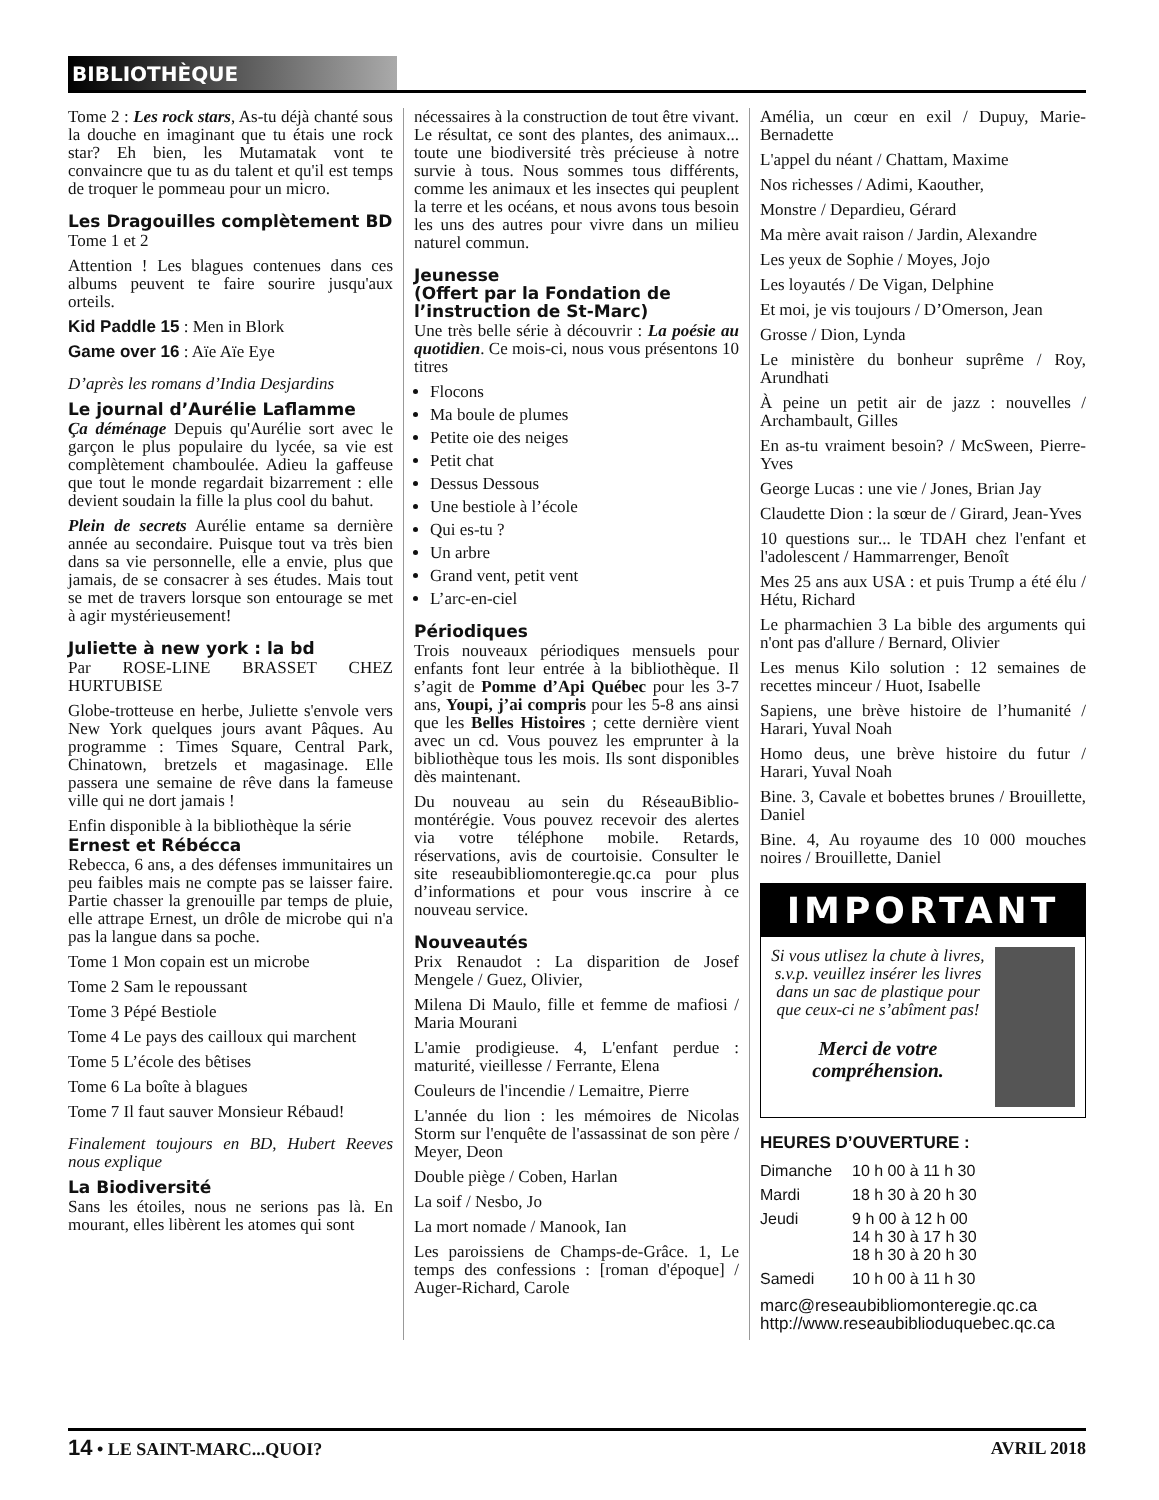BIBLIOTHÈQUE
Tome 2 : Les rock stars, As-tu déjà chanté sous la douche en imaginant que tu étais une rock star? Eh bien, les Mutamatak vont te convaincre que tu as du talent et qu'il est temps de troquer le pommeau pour un micro.
Les Dragouilles complètement BD
Tome 1 et 2
Attention ! Les blagues contenues dans ces albums peuvent te faire sourire jusqu'aux orteils.
Kid Paddle 15 : Men in Blork
Game over 16 : Aïe Aïe Eye
D’après les romans d’India Desjardins
Le journal d’Aurélie Laflamme
Ça déménage Depuis qu'Aurélie sort avec le garçon le plus populaire du lycée, sa vie est complètement chamboulée. Adieu la gaffeuse que tout le monde regardait bizarrement : elle devient soudain la fille la plus cool du bahut.
Plein de secrets Aurélie entame sa dernière année au secondaire. Puisque tout va très bien dans sa vie personnelle, elle a envie, plus que jamais, de se consacrer à ses études. Mais tout se met de travers lorsque son entourage se met à agir mystérieusement!
Juliette à new york : la bd
Par ROSE-LINE BRASSET CHEZ HURTUBISE
Globe-trotteuse en herbe, Juliette s'envole vers New York quelques jours avant Pâques. Au programme : Times Square, Central Park, Chinatown, bretzels et magasinage. Elle passera une semaine de rêve dans la fameuse ville qui ne dort jamais !
Enfin disponible à la bibliothèque la série
Ernest et Rébécca
Rebecca, 6 ans, a des défenses immunitaires un peu faibles mais ne compte pas se laisser faire. Partie chasser la grenouille par temps de pluie, elle attrape Ernest, un drôle de microbe qui n'a pas la langue dans sa poche.
Tome 1 Mon copain est un microbe
Tome 2 Sam le repoussant
Tome 3 Pépé Bestiole
Tome 4 Le pays des cailloux qui marchent
Tome 5 L’école des bêtises
Tome 6 La boîte à blagues
Tome 7 Il faut sauver Monsieur Rébaud!
Finalement toujours en BD, Hubert Reeves nous explique
La Biodiversité
Sans les étoiles, nous ne serions pas là. En mourant, elles libèrent les atomes qui sont
nécessaires à la construction de tout être vivant. Le résultat, ce sont des plantes, des animaux... toute une biodiversité très précieuse à notre survie à tous. Nous sommes tous différents, comme les animaux et les insectes qui peuplent la terre et les océans, et nous avons tous besoin les uns des autres pour vivre dans un milieu naturel commun.
Jeunesse
(Offert par la Fondation de l’instruction de St-Marc)
Une très belle série à découvrir : La poésie au quotidien. Ce mois-ci, nous vous présentons 10 titres
Flocons
Ma boule de plumes
Petite oie des neiges
Petit chat
Dessus Dessous
Une bestiole à l’école
Qui es-tu ?
Un arbre
Grand vent, petit vent
L’arc-en-ciel
Périodiques
Trois nouveaux périodiques mensuels pour enfants font leur entrée à la bibliothèque. Il s’agit de Pomme d’Api Québec pour les 3-7 ans, Youpi, j’ai compris pour les 5-8 ans ainsi que les Belles Histoires ; cette dernière vient avec un cd. Vous pouvez les emprunter à la bibliothèque tous les mois. Ils sont disponibles dès maintenant.
Du nouveau au sein du RéseauBiblio-montérégie. Vous pouvez recevoir des alertes via votre téléphone mobile. Retards, réservations, avis de courtoisie. Consulter le site reseaubibliomonteregie.qc.ca pour plus d’informations et pour vous inscrire à ce nouveau service.
Nouveautés
Prix Renaudot : La disparition de Josef Mengele / Guez, Olivier,
Milena Di Maulo, fille et femme de mafiosi / Maria Mourani
L'amie prodigieuse. 4, L'enfant perdue : maturité, vieillesse / Ferrante, Elena
Couleurs de l'incendie / Lemaitre, Pierre
L'année du lion : les mémoires de Nicolas Storm sur l'enquête de l'assassinat de son père / Meyer, Deon
Double piège / Coben, Harlan
La soif / Nesbo, Jo
La mort nomade / Manook, Ian
Les paroissiens de Champs-de-Grâce. 1, Le temps des confessions : [roman d'époque] / Auger-Richard, Carole
Amélia, un cœur en exil / Dupuy, Marie-Bernadette
L'appel du néant / Chattam, Maxime
Nos richesses / Adimi, Kaouther,
Monstre / Depardieu, Gérard
Ma mère avait raison / Jardin, Alexandre
Les yeux de Sophie / Moyes, Jojo
Les loyautés / De Vigan, Delphine
Et moi, je vis toujours / D’Omerson, Jean
Grosse / Dion, Lynda
Le ministère du bonheur suprême / Roy, Arundhati
À peine un petit air de jazz : nouvelles / Archambault, Gilles
En as-tu vraiment besoin? / McSween, Pierre-Yves
George Lucas : une vie / Jones, Brian Jay
Claudette Dion : la sœur de / Girard, Jean-Yves
10 questions sur... le TDAH chez l'enfant et l'adolescent / Hammarrenger, Benoît
Mes 25 ans aux USA : et puis Trump a été élu / Hétu, Richard
Le pharmachien 3 La bible des arguments qui n'ont pas d'allure / Bernard, Olivier
Les menus Kilo solution : 12 semaines de recettes minceur / Huot, Isabelle
Sapiens, une brève histoire de l’humanité / Harari, Yuval Noah
Homo deus, une brève histoire du futur / Harari, Yuval Noah
Bine. 3, Cavale et bobettes brunes / Brouillette, Daniel
Bine. 4, Au royaume des 10 000 mouches noires / Brouillette, Daniel
IMPORTANT
Si vous utlisez la chute à livres, s.v.p. veuillez insérer les livres dans un sac de plastique pour que ceux-ci ne s’abîment pas!
Merci de votre compréhension.
HEURES D’OUVERTURE :
| Dimanche | 10 h 00 à 11 h 30 |
| Mardi | 18 h 30 à 20 h 30 |
| Jeudi | 9 h 00 à 12 h 00 14 h 30 à 17 h 30 18 h 30 à 20 h 30 |
| Samedi | 10 h 00 à 11 h 30 |
marc@reseaubibliomonteregie.qc.ca
http://www.reseaubiblioduquebec.qc.ca
14 • LE SAINT-MARC...QUOI? AVRIL 2018